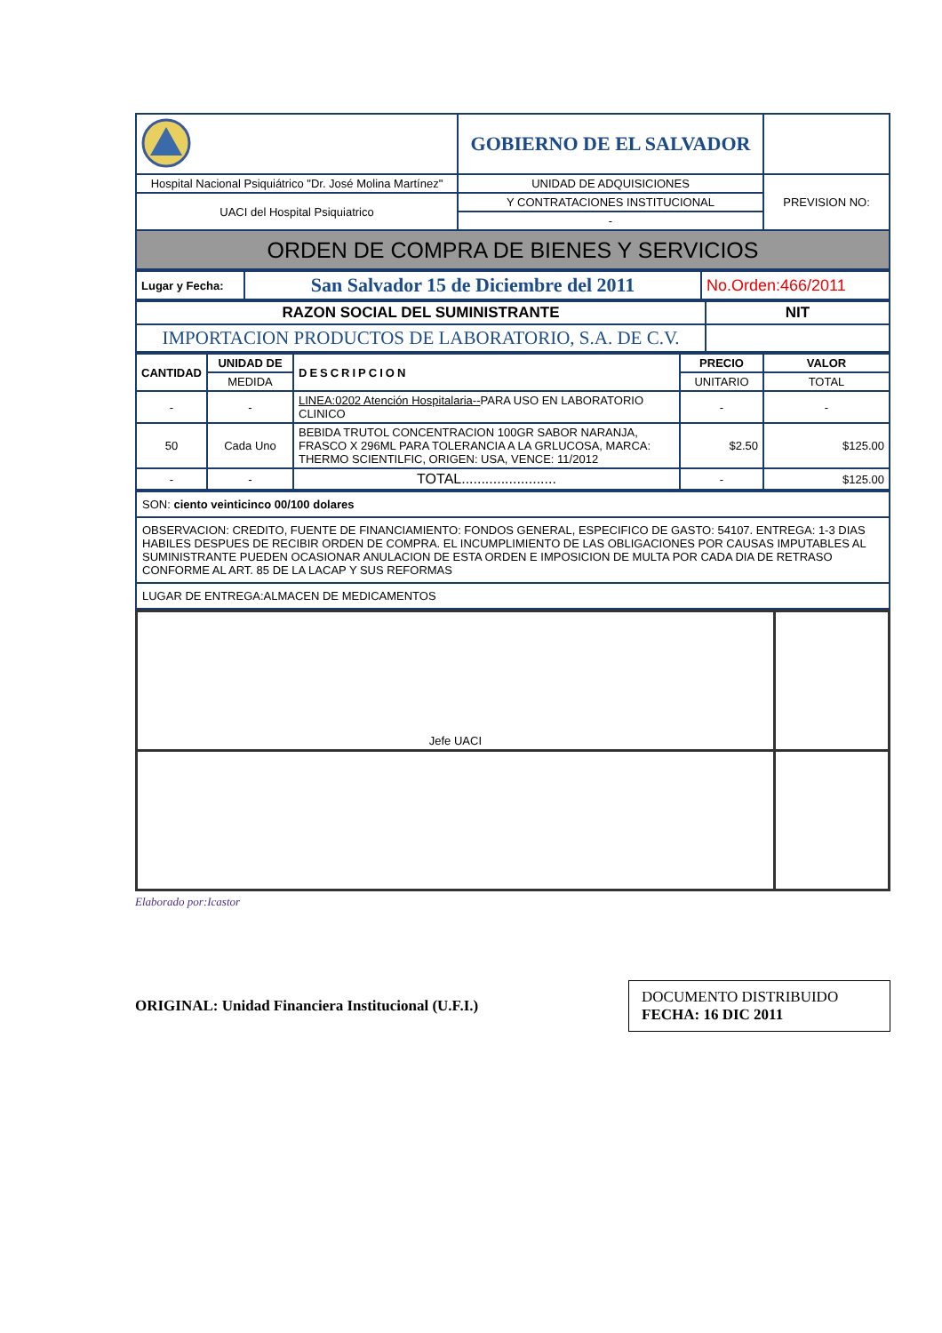| | GOBIERNO DE EL SALVADOR | |
| Hospital Nacional Psiquiátrico "Dr. José Molina Martínez" | UNIDAD DE ADQUISICIONES | PREVISION NO: |
| UACI del Hospital Psiquiatrico | Y CONTRATACIONES INSTITUCIONAL | |
| | - | |
| ORDEN DE COMPRA DE BIENES Y SERVICIOS | | |
| Lugar y Fecha: | San Salvador 15 de Diciembre del 2011 | No.Orden:466/2011 |
| RAZON SOCIAL DEL SUMINISTRANTE | NIT |
| IMPORTACION PRODUCTOS DE LABORATORIO, S.A. DE C.V. | |
| CANTIDAD | UNIDAD DE | DESCRIPCION | PRECIO | VALOR |
| --- | --- | --- | --- | --- |
| | MEDIDA | | UNITARIO | TOTAL |
| - | - | LINEA:0202 Atención Hospitalaria-- PARA USO EN LABORATORIO CLINICO | - | - |
| 50 | Cada Uno | BEBIDA TRUTOL CONCENTRACION 100GR SABOR NARANJA, FRASCO X 296ML PARA TOLERANCIA A LA GRLUCOSA, MARCA: THERMO SCIENTILFIC, ORIGEN: USA, VENCE: 11/2012 | $2.50 | $125.00 |
| - | - | TOTAL........................ | - | $125.00 |
| SON: ciento veinticinco 00/100 dolares |
| OBSERVACION: CREDITO, FUENTE DE FINANCIAMIENTO: FONDOS GENERAL, ESPECIFICO DE GASTO: 54107. ENTREGA: 1-3 DIAS HABILES DESPUES DE RECIBIR ORDEN DE COMPRA. EL INCUMPLIMIENTO DE LAS OBLIGACIONES POR CAUSAS IMPUTABLES AL SUMINISTRANTE PUEDEN OCASIONAR ANULACION DE ESTA ORDEN E IMPOSICION DE MULTA POR CADA DIA DE RETRASO CONFORME AL ART. 85 DE LA LACAP Y SUS REFORMAS |
| LUGAR DE ENTREGA:ALMACEN DE MEDICAMENTOS |
| Jefe UACI | |
Elaborado por:Icastor
ORIGINAL: Unidad Financiera Institucional (U.F.I.)
DOCUMENTO DISTRIBUIDO
FECHA: 16 DIC 2011